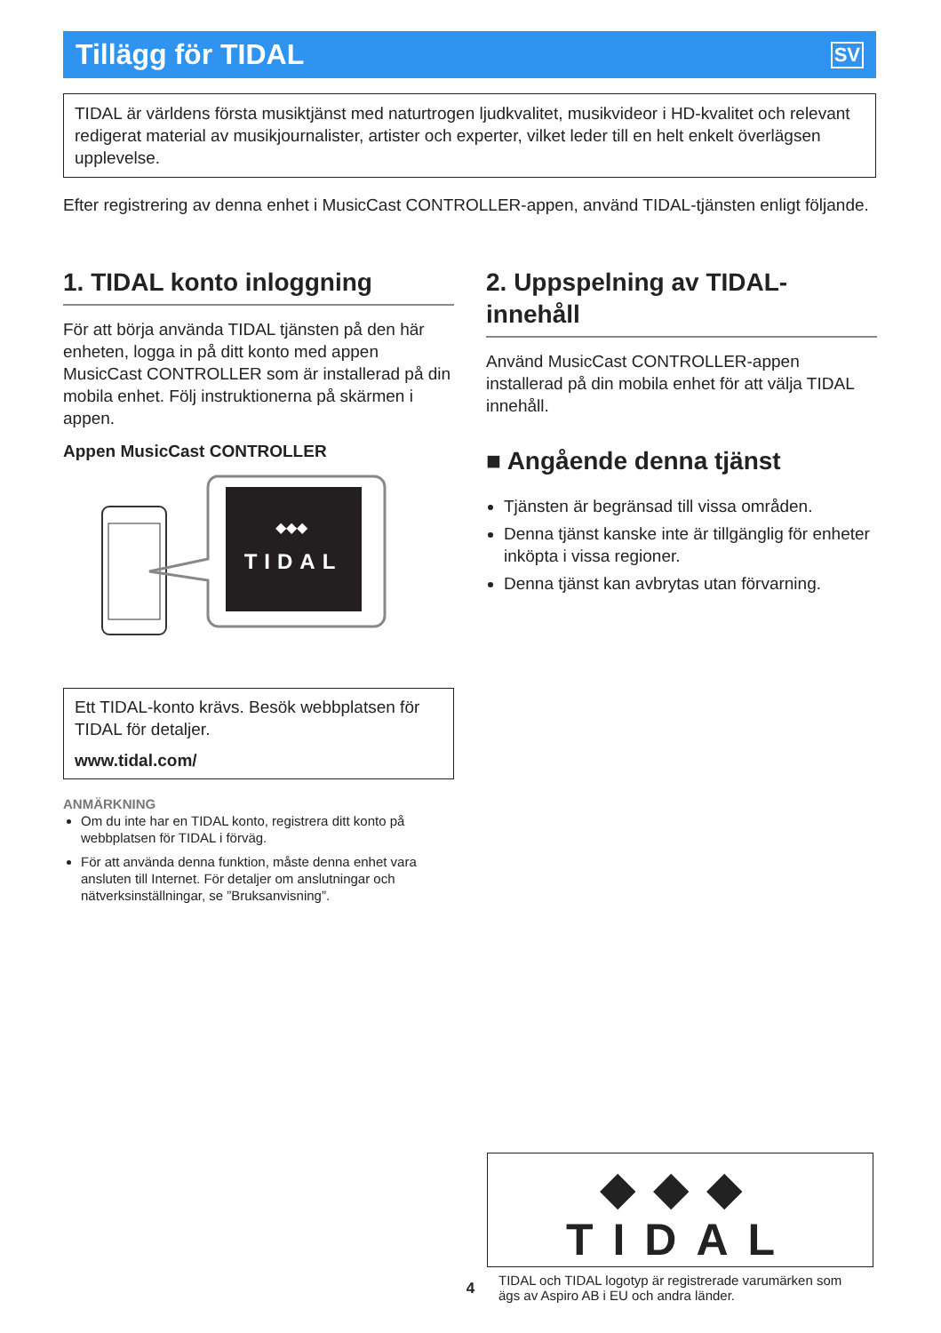Tillägg för TIDAL
SV
TIDAL är världens första musiktjänst med naturtrogen ljudkvalitet, musikvideor i HD-kvalitet och relevant redigerat material av musikjournalister, artister och experter, vilket leder till en helt enkelt överlägsen upplevelse.
Efter registrering av denna enhet i MusicCast CONTROLLER-appen, använd TIDAL-tjänsten enligt följande.
1. TIDAL konto inloggning
För att börja använda TIDAL tjänsten på den här enheten, logga in på ditt konto med appen MusicCast CONTROLLER som är installerad på din mobila enhet. Följ instruktionerna på skärmen i appen.
Appen MusicCast CONTROLLER
TIDAL
◆◆◆
Ett TIDAL-konto krävs. Besök webbplatsen för TIDAL för detaljer.
www.tidal.com/
ANMÄRKNING
Om du inte har en TIDAL konto, registrera ditt konto på webbplatsen för TIDAL i förväg.
För att använda denna funktion, måste denna enhet vara ansluten till Internet. För detaljer om anslutningar och nätverksinställningar, se ”Bruksanvisning”.
2. Uppspelning av TIDAL-innehåll
Använd MusicCast CONTROLLER-appen installerad på din mobila enhet för att välja TIDAL innehåll.
■ Angående denna tjänst
Tjänsten är begränsad till vissa områden.
Denna tjänst kanske inte är tillgänglig för enheter inköpta i vissa regioner.
Denna tjänst kan avbrytas utan förvarning.
◆◆◆ TIDAL
TIDAL och TIDAL logotyp är registrerade varumärken som ägs av Aspiro AB i EU och andra länder.
4